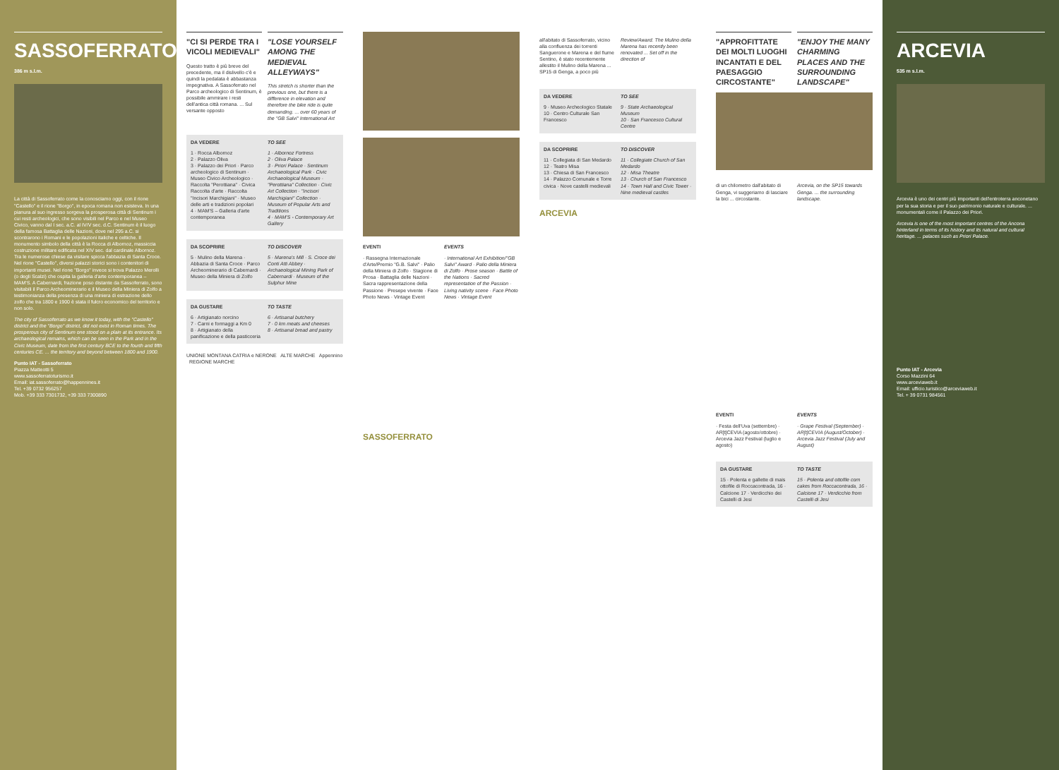SASSOFERRATO
386 m s.l.m.
La città di Sassoferrato come la conosciamo oggi, con il rione "Castello" e il rione "Borgo", in epoca romana non esisteva. In una pianura al suo ingresso sorgeva la prosperosa città di Sentinum i cui resti archeologici, che sono visibili nel Parco e nel Museo Civico, vanno dal I sec. a.C. al IV/V sec. d.C. Sentinum è il luogo della famosa Battaglia delle Nazioni, dove nel 295 a.C. si scontrarono i Romani e le popolazioni italiche e celtiche. Il monumento simbolo della città è la Rocca di Albornoz, massiccia costruzione militare edificata nel XIV sec. dal cardinale Albornoz. Tra le numerose chiese da visitare spicca l'abbazia di Santa Croce. Nel rione "Castello", diversi palazzi storici sono i contenitori di importanti musei. Nel rione "Borgo" invece si trova Palazzo Merolli (o degli Scalzi) che ospita la galleria d'arte contemporanea – MAM'S. A Cabernardi, frazione poso distante da Sassoferrato, sono visitabili il Parco Archeominerario e il Museo della Miniera di Zolfo a testimonianza della presenza di una miniera di estrazione dello zolfo che tra 1800 e 1900 è stata il fulcro economico del territorio e non solo.
The city of Sassoferrato as we know it today, with the "Castello" district and the "Borgo" district, did not exist in Roman times. The prosperous city of Sentinum one stood on a plain at its entrance. Its archaeological remains, which can be seen in the Park and in the Civic Museum, date from the first century BCE to the fourth and fifth centuries CE. ... the territory and beyond between 1800 and 1900.
Punto IAT - Sassoferrato
Piazza Matteotti 5
www.sassoferratoturismo.it
Email: iat.sassoferrato@happennines.it
Tel. +39 0732 956257
Mob. +39 333 7301732, +39 333 7300890
"CI SI PERDE TRA I VICOLI MEDIEVALI"
Questo tratto è più breve del precedente, ma il dislivello c'è e quindi la pedalata è abbastanza impegnativa. A Sassoferrato nel Parco archeologico di Sentinum, è possibile ammirare i resti dell'antica città romana. ... Sul versante opposto
"LOSE YOURSELF AMONG THE MEDIEVAL ALLEYWAYS"
This stretch is shorter than the previous one, but there is a difference in elevation and therefore the bike ride is quite demanding. ... over 60 years of the "GB Salvi" International Art
DA VEDERE
1 · Rocca Albornoz
2 · Palazzo Oliva
3 · Palazzo dei Priori · Parco archeologico di Sentinum · Museo Civico Archeologico · Raccolta "Perottiana" · Civica Raccolta d'arte · Raccolta "Incisori Marchigiani" · Museo delle arti e tradizioni popolari
4 · MAM'S – Galleria d'arte contemporanea
TO SEE
1 · Albornoz Fortress
2 · Oliva Palace
3 · Priori Palace · Sentinum Archaeological Park · Civic Archaeological Museum · "Perottiana" Collection · Civic Art Collection · "Incisori Marchigiani" Collection · Museum of Popular Arts and Traditions
4 · MAM'S - Contemporary Art Gallery
DA SCOPRIRE
5 · Mulino della Marena · Abbazia di Santa Croce · Parco Archeominerario di Cabernardi · Museo della Miniera di Zolfo
TO DISCOVER
5 · Marena's Mill · S. Croce dei Conti Atti Abbey · Archaeological Mining Park of Cabernardi · Museum of the Sulphur Mine
DA GUSTARE
6 · Artigianato norcino
7 · Carni e formaggi a Km 0
8 · Artigianato della panificazione e della pasticceria
TO TASTE
6 · Artisanal butchery
7 · 0 km meats and cheeses
8 · Artisanal bread and pastry
UNIONE MONTANA CATRIA e NERONE ALTE MARCHE Appennino REGIONE MARCHE
EVENTI
· Rassegna Internazionale d'Arte/Premio "G.B. Salvi" · Palio della Miniera di Zolfo · Stagione di Prosa · Battaglia delle Nazioni · Sacra rappresentazione della Passione · Presepe vivente · Face Photo News · Vintage Event
EVENTS
· International Art Exhibition/"GB Salvi" Award · Palio della Miniera di Zolfo · Prose season · Battle of the Nations · Sacred representation of the Passion · Living nativity scene · Face Photo News · Vintage Event
SASSOFERRATO
all'abitato di Sassoferrato, vicino alla confluenza dei torrenti Sanguerone e Marena e del fiume Sentino, è stato recentemente allestito il Mulino della Marena ... SP15 di Genga, a poco più
Review/Award. The Mulino della Marena has recently been renovated ... Set off in the direction of
DA VEDERE
9 · Museo Archeologico Statale
10 · Centro Culturale San Francesco
TO SEE
9 · State Archaeological Museum
10 · San Francesco Cultural Centre
DA SCOPRIRE
11 · Collegiata di San Medardo
12 · Teatro Misa
13 · Chiesa di San Francesco
14 · Palazzo Comunale e Torre civica · Nove castelli medievali
TO DISCOVER
11 · Collegiate Church of San Medardo
12 · Misa Theatre
13 · Church of San Francesco
14 · Town Hall and Civic Tower · Nine medieval castles
ARCEVIA
"APPROFITTATE DEI MOLTI LUOGHI INCANTATI E DEL PAESAGGIO CIRCOSTANTE"
"ENJOY THE MANY CHARMING PLACES AND THE SURROUNDING LANDSCAPE"
di un chilometro dall'abitato di Genga, vi suggeriamo di lasciare la bici ... circostante.
Arcevia, on the SP15 towards Genga. ... the surrounding landscape.
EVENTI
· Festa dell'Uva (settembre) · AR[t]CEVIA (agosto/ottobre) · Arcevia Jazz Festival (luglio e agosto)
EVENTS
· Grape Festival (September) · AR[t]CEVIA (August/October) · Arcevia Jazz Festival (July and August)
DA GUSTARE
15 · Polenta e gallette di mais ottofile di Roccacontrada, 16 · Calcione 17 · Verdicchio dei Castelli di Jesi
TO TASTE
15 · Polenta and ottofile corn cakes from Roccacontrada, 16 · Calcione 17 · Verdicchio from Castelli di Jesi
ARCEVIA
535 m s.l.m.
Arcevia è uno dei centri più importanti dell'entroterra anconetano per la sua storia e per il suo patrimonio naturale e culturale. ... monumentali come il Palazzo dei Priori.
Arcevia is one of the most important centres of the Ancona hinterland in terms of its history and its natural and cultural heritage. ... palaces such as Priori Palace.
Punto IAT - Arcevia
Corso Mazzini 64
www.arceviaweb.it
Email: ufficio.turistico@arceviaweb.it
Tel. + 39 0731 984561